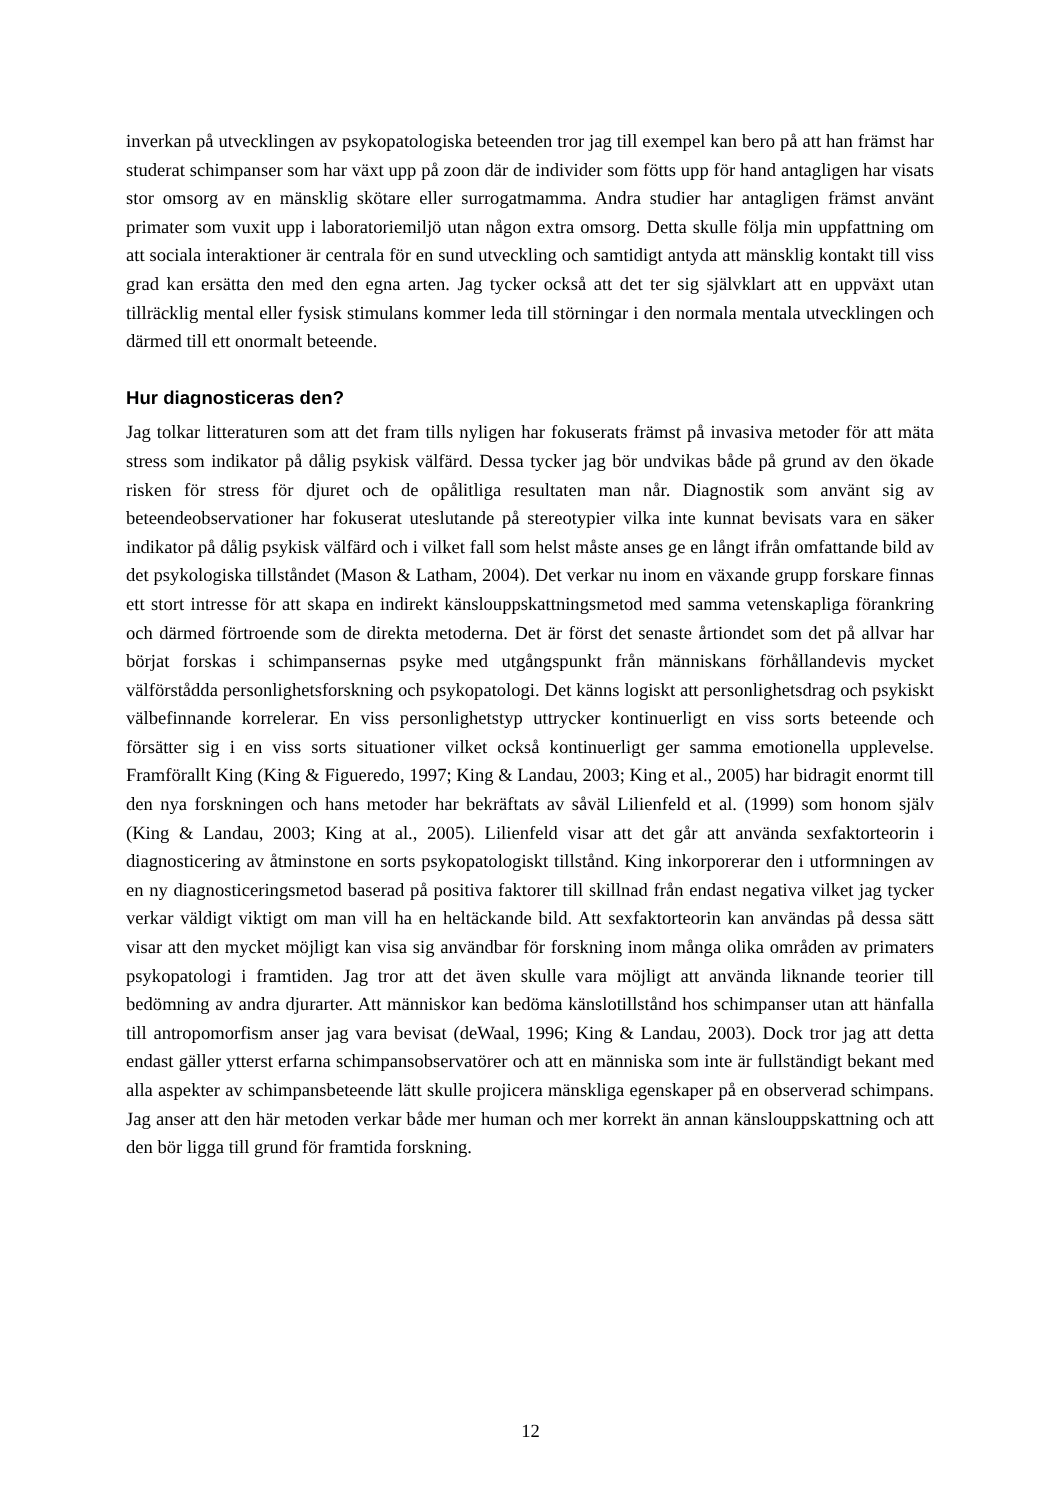inverkan på utvecklingen av psykopatologiska beteenden tror jag till exempel kan bero på att han främst har studerat schimpanser som har växt upp på zoon där de individer som fötts upp för hand antagligen har visats stor omsorg av en mänsklig skötare eller surrogatmamma. Andra studier har antagligen främst använt primater som vuxit upp i laboratoriemiljö utan någon extra omsorg. Detta skulle följa min uppfattning om att sociala interaktioner är centrala för en sund utveckling och samtidigt antyda att mänsklig kontakt till viss grad kan ersätta den med den egna arten. Jag tycker också att det ter sig självklart att en uppväxt utan tillräcklig mental eller fysisk stimulans kommer leda till störningar i den normala mentala utvecklingen och därmed till ett onormalt beteende.
Hur diagnosticeras den?
Jag tolkar litteraturen som att det fram tills nyligen har fokuserats främst på invasiva metoder för att mäta stress som indikator på dålig psykisk välfärd. Dessa tycker jag bör undvikas både på grund av den ökade risken för stress för djuret och de opålitliga resultaten man når. Diagnostik som använt sig av beteendeobservationer har fokuserat uteslutande på stereotypier vilka inte kunnat bevisats vara en säker indikator på dålig psykisk välfärd och i vilket fall som helst måste anses ge en långt ifrån omfattande bild av det psykologiska tillståndet (Mason & Latham, 2004). Det verkar nu inom en växande grupp forskare finnas ett stort intresse för att skapa en indirekt känslouppskattningsmetod med samma vetenskapliga förankring och därmed förtroende som de direkta metoderna. Det är först det senaste årtiondet som det på allvar har börjat forskas i schimpansernas psyke med utgångspunkt från människans förhållandevis mycket välförstådda personlighetsforskning och psykopatologi. Det känns logiskt att personlighetsdrag och psykiskt välbefinnande korrelerar. En viss personlighetstyp uttrycker kontinuerligt en viss sorts beteende och försätter sig i en viss sorts situationer vilket också kontinuerligt ger samma emotionella upplevelse. Framförallt King (King & Figueredo, 1997; King & Landau, 2003; King et al., 2005) har bidragit enormt till den nya forskningen och hans metoder har bekräftats av såväl Lilienfeld et al. (1999) som honom själv (King & Landau, 2003; King at al., 2005). Lilienfeld visar att det går att använda sexfaktorteorin i diagnosticering av åtminstone en sorts psykopatologiskt tillstånd. King inkorporerar den i utformningen av en ny diagnosticeringsmetod baserad på positiva faktorer till skillnad från endast negativa vilket jag tycker verkar väldigt viktigt om man vill ha en heltäckande bild. Att sexfaktorteorin kan användas på dessa sätt visar att den mycket möjligt kan visa sig användbar för forskning inom många olika områden av primaters psykopatologi i framtiden. Jag tror att det även skulle vara möjligt att använda liknande teorier till bedömning av andra djurarter. Att människor kan bedöma känslotillstånd hos schimpanser utan att hänfalla till antropomorfism anser jag vara bevisat (deWaal, 1996; King & Landau, 2003). Dock tror jag att detta endast gäller ytterst erfarna schimpansobservatörer och att en människa som inte är fullständigt bekant med alla aspekter av schimpansbeteende lätt skulle projicera mänskliga egenskaper på en observerad schimpans. Jag anser att den här metoden verkar både mer human och mer korrekt än annan känslouppskattning och att den bör ligga till grund för framtida forskning.
12